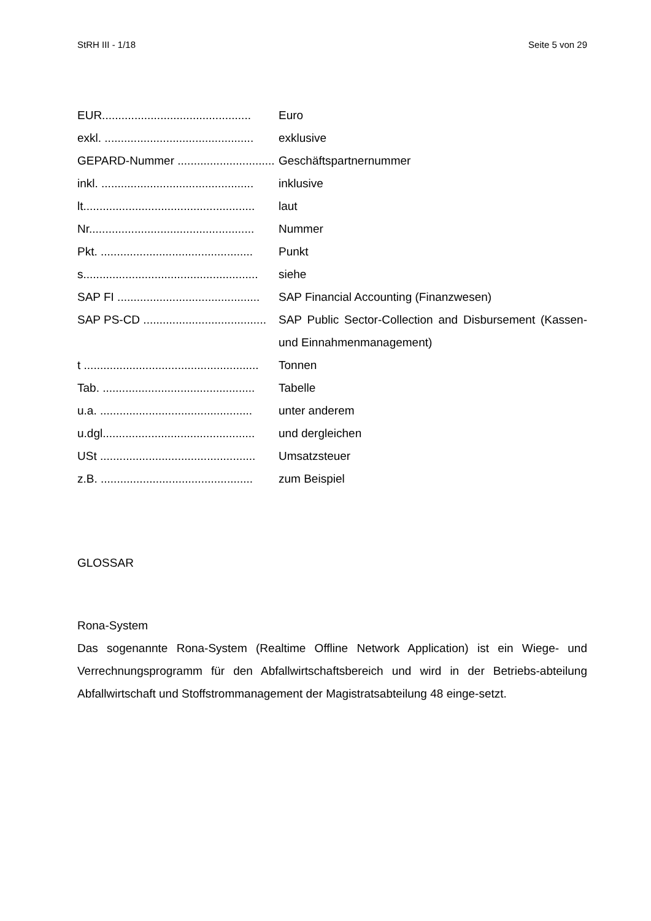StRH III - 1/18 Seite 5 von 29
EUR.............................................. Euro
exkl. .............................................. exklusive
GEPARD-Nummer .............................. Geschäftspartnernummer
inkl. ............................................... inklusive
lt..................................................... laut
Nr................................................... Nummer
Pkt. ............................................... Punkt
s...................................................... siehe
SAP FI ............................................ SAP Financial Accounting (Finanzwesen)
SAP PS-CD ...................................... SAP Public Sector-Collection and Disbursement (Kassen- und Einnahmenmanagement)
t ...................................................... Tonnen
Tab. ............................................... Tabelle
u.a. ............................................... unter anderem
u.dgl............................................... und dergleichen
USt ................................................ Umsatzsteuer
z.B. ............................................... zum Beispiel
GLOSSAR
Rona-System
Das sogenannte Rona-System (Realtime Offline Network Application) ist ein Wiege- und Verrechnungsprogramm für den Abfallwirtschaftsbereich und wird in der Betriebs-abteilung Abfallwirtschaft und Stoffstrommanagement der Magistratsabteilung 48 einge-setzt.